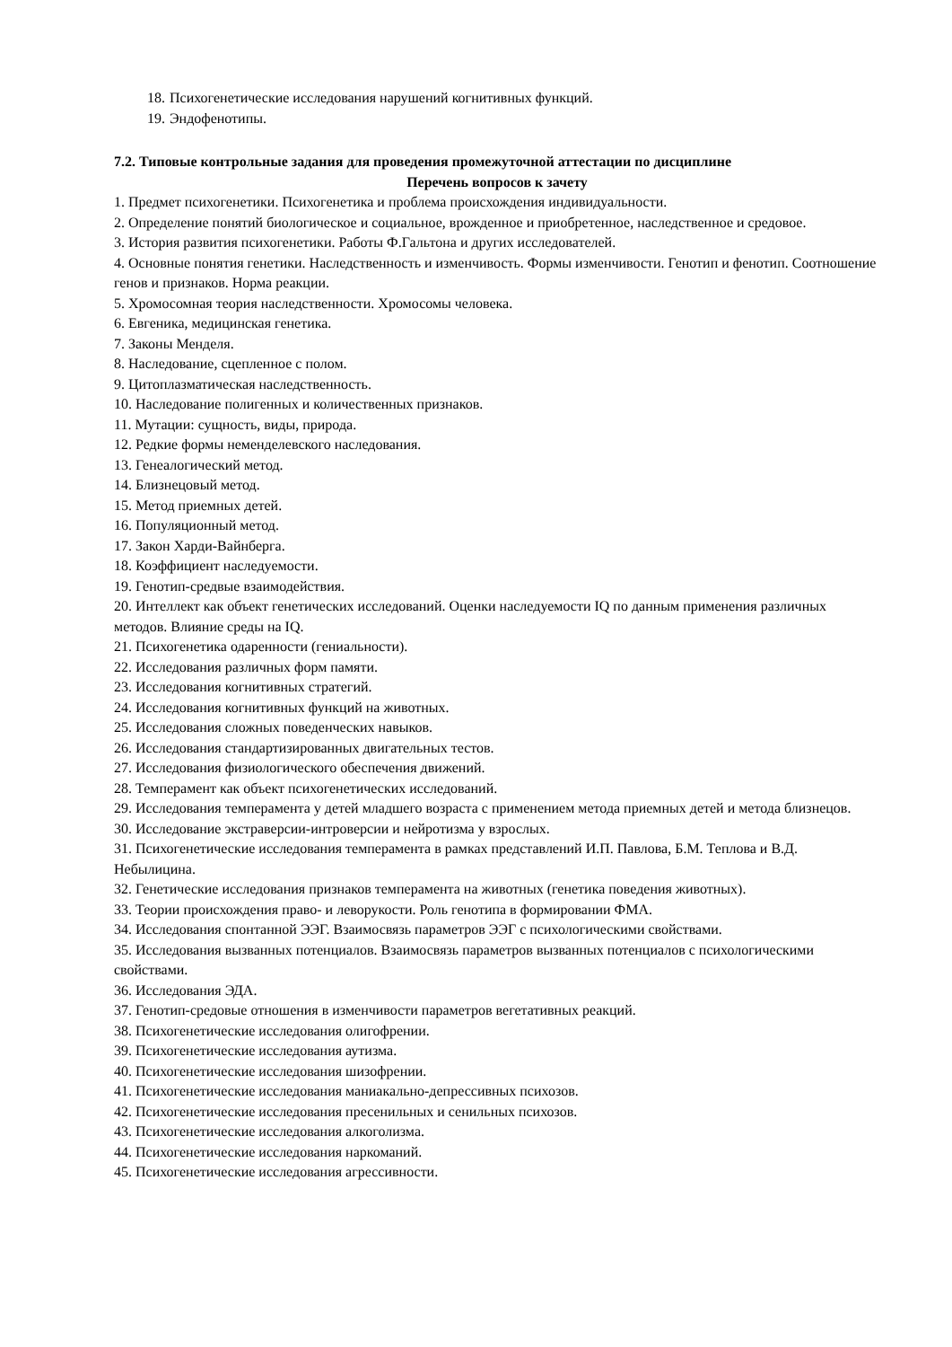18. Психогенетические исследования нарушений когнитивных функций.
19. Эндофенотипы.
7.2. Типовые контрольные задания для проведения промежуточной аттестации по дисциплине
Перечень вопросов к зачету
1. Предмет психогенетики. Психогенетика и проблема происхождения индивидуальности.
2. Определение понятий биологическое и социальное, врожденное и приобретенное, наследственное и средовое.
3. История развития психогенетики. Работы Ф.Гальтона и других исследователей.
4. Основные понятия генетики. Наследственность и изменчивость. Формы изменчивости. Генотип и фенотип. Соотношение генов и признаков. Норма реакции.
5. Хромосомная теория наследственности. Хромосомы человека.
6. Евгеника, медицинская генетика.
7. Законы Менделя.
8. Наследование, сцепленное с полом.
9. Цитоплазматическая наследственность.
10. Наследование полигенных и количественных признаков.
11. Мутации: сущность, виды, природа.
12. Редкие формы неменделевского наследования.
13. Генеалогический метод.
14. Близнецовый метод.
15. Метод приемных детей.
16. Популяционный метод.
17. Закон Харди-Вайнберга.
18. Коэффициент наследуемости.
19. Генотип-средвые взаимодействия.
20. Интеллект как объект генетических исследований. Оценки наследуемости IQ по данным применения различных методов. Влияние среды на IQ.
21. Психогенетика одаренности (гениальности).
22. Исследования различных форм памяти.
23. Исследования когнитивных стратегий.
24. Исследования когнитивных функций на животных.
25. Исследования сложных поведенческих навыков.
26. Исследования стандартизированных двигательных тестов.
27. Исследования физиологического обеспечения движений.
28. Темперамент как объект психогенетических исследований.
29. Исследования темперамента у детей младшего возраста с применением метода приемных детей и метода близнецов.
30. Исследование экстраверсии-интроверсии и нейротизма у взрослых.
31. Психогенетические исследования темперамента в рамках представлений И.П. Павлова, Б.М. Теплова и В.Д. Небылицина.
32. Генетические исследования признаков темперамента на животных (генетика поведения животных).
33. Теории происхождения право- и леворукости. Роль генотипа в формировании ФМА.
34. Исследования спонтанной ЭЭГ. Взаимосвязь параметров ЭЭГ с психологическими свойствами.
35. Исследования вызванных потенциалов. Взаимосвязь параметров вызванных потенциалов с психологическими свойствами.
36. Исследования ЭДА.
37. Генотип-средовые отношения в изменчивости параметров вегетативных реакций.
38. Психогенетические исследования олигофрении.
39. Психогенетические исследования аутизма.
40. Психогенетические исследования шизофрении.
41. Психогенетические исследования маниакально-депрессивных психозов.
42. Психогенетические исследования пресенильных и сенильных психозов.
43. Психогенетические исследования алкоголизма.
44. Психогенетические исследования наркоманий.
45. Психогенетические исследования агрессивности.